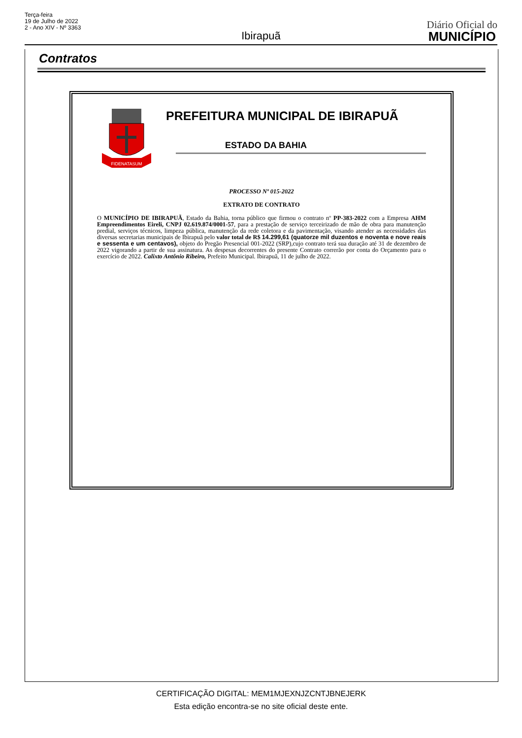Terça-feira
19 de Julho de 2022
2 - Ano XIV - Nº 3363
Ibirapuã
Diário Oficial do
MUNICÍPIO
Contratos
FIDENATASUM
PREFEITURA MUNICIPAL DE IBIRAPUÃ
ESTADO DA BAHIA
PROCESSO Nº 015-2022
EXTRATO DE CONTRATO
O MUNICÍPIO DE IBIRAPUÃ, Estado da Bahia, torna público que firmou o contrato nº PP-383-2022 com a Empresa AHM Empreendimentos Eireli, CNPJ 02.619.874/0001-57, para a prestação de serviço terceirizado de mão de obra para manutenção predial, serviços técnicos, limpeza pública, manutenção da rede coletora e da pavimentação, visando atender as necessidades das diversas secretarias municipais de Ibirapuã pelo valor total de R$ 14.299,61 (quatorze mil duzentos e noventa e nove reais e sessenta e um centavos), objeto do Pregão Presencial 001-2022 (SRP),cujo contrato terá sua duração até 31 de dezembro de 2022 vigorando a partir de sua assinatura. As despesas decorrentes do presente Contrato correrão por conta do Orçamento para o exercício de 2022. Calixto Antônio Ribeiro, Prefeito Municipal. Ibirapuã, 11 de julho de 2022.
CERTIFICAÇÃO DIGITAL: MEM1MJEXNJZCNTJBNEJERK
Esta edição encontra-se no site oficial deste ente.